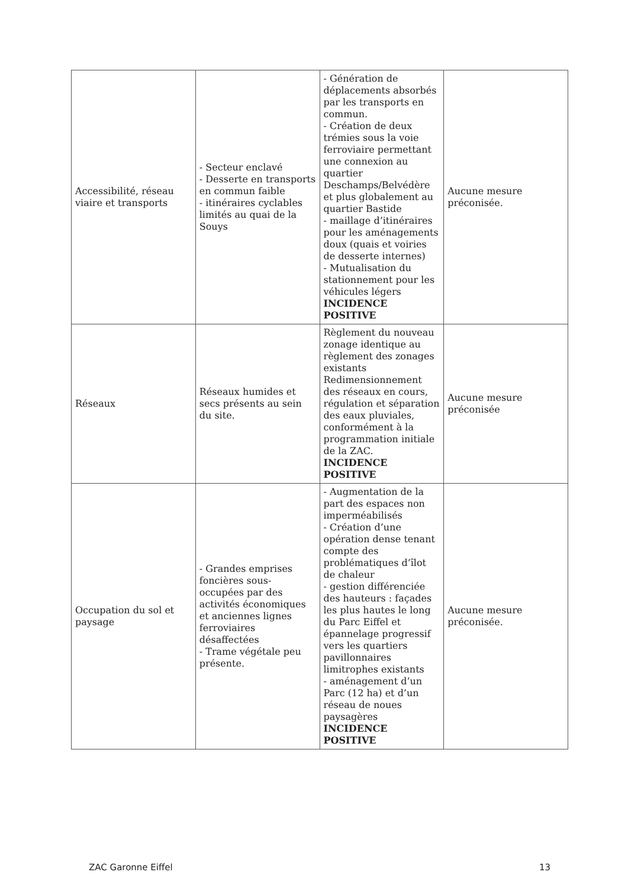| Accessibilité, réseau viaire et transports | - Secteur enclavé - Desserte en transports en commun faible - itinéraires cyclables limités au quai de la Souys | - Génération de déplacements absorbés par les transports en commun. - Création de deux trémies sous la voie ferroviaire permettant une connexion au quartier Deschamps/Belvédère et plus globalement au quartier Bastide - maillage d’itinéraires pour les aménagements doux (quais et voiries de desserte internes) - Mutualisation du stationnement pour les véhicules légers INCIDENCE POSITIVE | Aucune mesure préconisée. |
| Réseaux | Réseaux humides et secs présents au sein du site. | Règlement du nouveau zonage identique au règlement des zonages existants Redimensionnement des réseaux en cours, régulation et séparation des eaux pluviales, conformément à la programmation initiale de la ZAC. INCIDENCE POSITIVE | Aucune mesure préconisée |
| Occupation du sol et paysage | - Grandes emprises foncières sous-occupées par des activités économiques et anciennes lignes ferroviaires désaffectées - Trame végétale peu présente. | - Augmentation de la part des espaces non imperméabilisés - Création d’une opération dense tenant compte des problématiques d’îlot de chaleur - gestion différenciée des hauteurs : façades les plus hautes le long du Parc Eiffel et épannelage progressif vers les quartiers pavillonnaires limitrophes existants - aménagement d’un Parc (12 ha) et d’un réseau de noues paysagères INCIDENCE POSITIVE | Aucune mesure préconisée. |
ZAC Garonne Eiffel 13